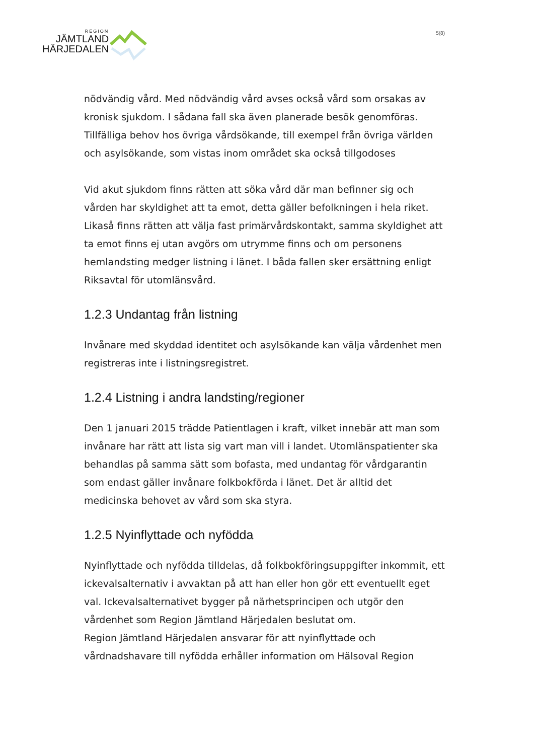REGION
JÄMTLAND
HÄRJEDALEN
5(8)
nödvändig vård. Med nödvändig vård avses också vård som orsakas av kronisk sjukdom. I sådana fall ska även planerade besök genomföras. Tillfälliga behov hos övriga vårdsökande, till exempel från övriga världen och asylsökande, som vistas inom området ska också tillgodoses
Vid akut sjukdom finns rätten att söka vård där man befinner sig och vården har skyldighet att ta emot, detta gäller befolkningen i hela riket. Likaså finns rätten att välja fast primärvårdskontakt, samma skyldighet att ta emot finns ej utan avgörs om utrymme finns och om personens hemlandsting medger listning i länet. I båda fallen sker ersättning enligt Riksavtal för utomlänsvård.
1.2.3 Undantag från listning
Invånare med skyddad identitet och asylsökande kan välja vårdenhet men registreras inte i listningsregistret.
1.2.4 Listning i andra landsting/regioner
Den 1 januari 2015 trädde Patientlagen i kraft, vilket innebär att man som invånare har rätt att lista sig vart man vill i landet. Utomlänspatienter ska behandlas på samma sätt som bofasta, med undantag för vårdgarantin som endast gäller invånare folkbokförda i länet. Det är alltid det medicinska behovet av vård som ska styra.
1.2.5 Nyinflyttade och nyfödda
Nyinflyttade och nyfödda tilldelas, då folkbokföringsuppgifter inkommit, ett ickevalsalternativ i avvaktan på att han eller hon gör ett eventuellt eget val. Ickevalsalternativet bygger på närhetsprincipen och utgör den vårdenhet som Region Jämtland Härjedalen beslutat om.
Region Jämtland Härjedalen ansvarar för att nyinflyttade och vårdnadshavare till nyfödda erhåller information om Hälsoval Region